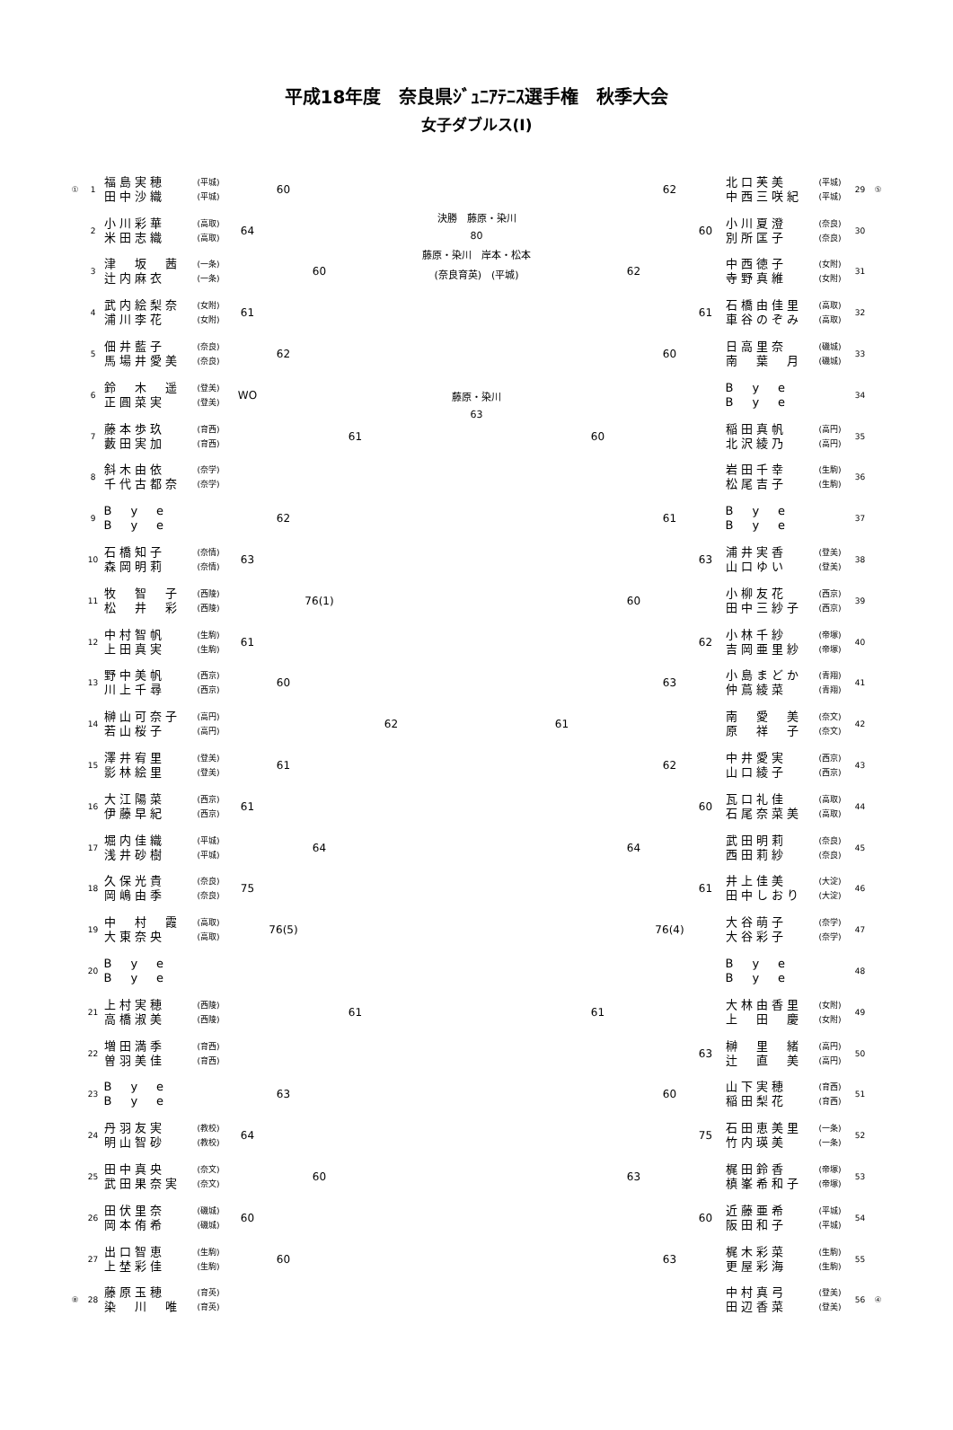平成18年度　奈良県ｼﾞｭﾆｱﾃﾆｽ選手権　秋季大会
女子ダブルス(Ⅰ)
| ① | 1 | 福島実穂 田中沙織 | (平城) (平城) | | 60 | | | |
| | 2 | 小川彩華 米田志織 | (高取) (高取) | 64 | | | | |
| | 3 | 津 坂 茜 辻内麻衣 | (一条) (一条) | | | 60 | | |
| | 4 | 武内絵梨奈 浦川李花 | (女附) (女附) | 61 | | | | |
| | 5 | 佃井藍子 馬場井愛美 | (奈良) (奈良) | | 62 | | | |
| | 6 | 鈴 木 遥 正圓菜実 | (登美) (登美) | WO | | | | |
| | 7 | 藤本歩玖 藪田実加 | (育西) (育西) | | | | 61 | |
| | 8 | 斜木由依 千代古都奈 | (奈学) (奈学) | | | | | |
| | 9 | B y e B y e | | | 62 | | | |
| | 10 | 石橋知子 森岡明莉 | (奈情) (奈情) | 63 | | | | |
| | 11 | 牧 智 子 松 井 彩 | (西陵) (西陵) | | | 76(1) | | |
| | 12 | 中村智帆 上田真実 | (生駒) (生駒) | 61 | | | | |
| | 13 | 野中美帆 川上千尋 | (西京) (西京) | | 60 | | | |
| | 14 | 榊山可奈子 若山桜子 | (高円) (高円) | | | | | 62 |
| | 15 | 澤井宥里 影林絵里 | (登美) (登美) | | 61 | | | |
| | 16 | 大江陽菜 伊藤早紀 | (西京) (西京) | 61 | | | | |
| | 17 | 堀内佳織 浅井砂樹 | (平城) (平城) | | | 64 | | |
| | 18 | 久保光貴 岡嶋由季 | (奈良) (奈良) | 75 | | | | |
| | 19 | 中 村 霞 大東奈央 | (高取) (高取) | | 76(5) | | | |
| | 20 | B y e B y e | | | | | | |
| | 21 | 上村実穂 高橋淑美 | (西陵) (西陵) | | | | 61 | |
| | 22 | 増田満季 曽羽美佳 | (育西) (育西) | | | | | |
| | 23 | B y e B y e | | | 63 | | | |
| | 24 | 丹羽友実 明山智砂 | (教校) (教校) | 64 | | | | |
| | 25 | 田中真央 武田果奈実 | (奈文) (奈文) | | | 60 | | |
| | 26 | 田伏里奈 岡本侑希 | (磯城) (磯城) | 60 | | | | |
| | 27 | 出口智恵 上埜彩佳 | (生駒) (生駒) | | 60 | | | |
| ⑧ | 28 | 藤原玉穂 染 川 唯 | (育英) (育英) | | | | | |
決勝　藤原・染川
80
藤原・染川　岸本・松本
(奈良育英)　(平城)
藤原・染川
63
| | | | 62 | | 北口芙美 中西三咲紀 | (平城) (平城) | 29 | ⑤ |
| | | | | 60 | 小川夏澄 別所匡子 | (奈良) (奈良) | 30 | |
| | | 62 | | | 中西徳子 寺野真維 | (女附) (女附) | 31 | |
| | | | | 61 | 石橋由佳里 車谷のぞみ | (高取) (高取) | 32 | |
| | | | 60 | | 日高里奈 南 葉 月 | (磯城) (磯城) | 33 | |
| | | | | | B y e B y e | | 34 | |
| | 60 | | | | 稲田真帆 北沢綾乃 | (高円) (高円) | 35 | |
| | | | | | 岩田千幸 松尾吉子 | (生駒) (生駒) | 36 | |
| | | | 61 | | B y e B y e | | 37 | |
| | | | | 63 | 浦井実香 山口ゆい | (登美) (登美) | 38 | |
| | | 60 | | | 小柳友花 田中三紗子 | (西京) (西京) | 39 | |
| | | | | 62 | 小林千紗 吉岡亜里紗 | (帝塚) (帝塚) | 40 | |
| | | | 63 | | 小島まどか 仲蔦綾菜 | (青翔) (青翔) | 41 | |
| 61 | | | | | 南 愛 美 原 祥 子 | (奈文) (奈文) | 42 | |
| | | | 62 | | 中井愛実 山口綾子 | (西京) (西京) | 43 | |
| | | | | 60 | 瓦口礼佳 石尾奈菜美 | (高取) (高取) | 44 | |
| | | 64 | | | 武田明莉 西田莉紗 | (奈良) (奈良) | 45 | |
| | | | | 61 | 井上佳美 田中しおり | (大淀) (大淀) | 46 | |
| | | | 76(4) | | 大谷萌子 大谷彩子 | (奈学) (奈学) | 47 | |
| | | | | | B y e B y e | | 48 | |
| | 61 | | | | 大林由香里 上 田 慶 | (女附) (女附) | 49 | |
| | | | | 63 | 榊 里 緒 辻 直 美 | (高円) (高円) | 50 | |
| | | | 60 | | 山下実穂 稲田梨花 | (育西) (育西) | 51 | |
| | | | | 75 | 石田恵美里 竹内瑛美 | (一条) (一条) | 52 | |
| | | 63 | | | 梶田鈴香 槙峯希和子 | (帝塚) (帝塚) | 53 | |
| | | | | 60 | 近藤亜希 阪田和子 | (平城) (平城) | 54 | |
| | | | 63 | | 梶木彩菜 更屋彩海 | (生駒) (生駒) | 55 | |
| | | | | | 中村真弓 田辺香菜 | (登美) (登美) | 56 | ④ |